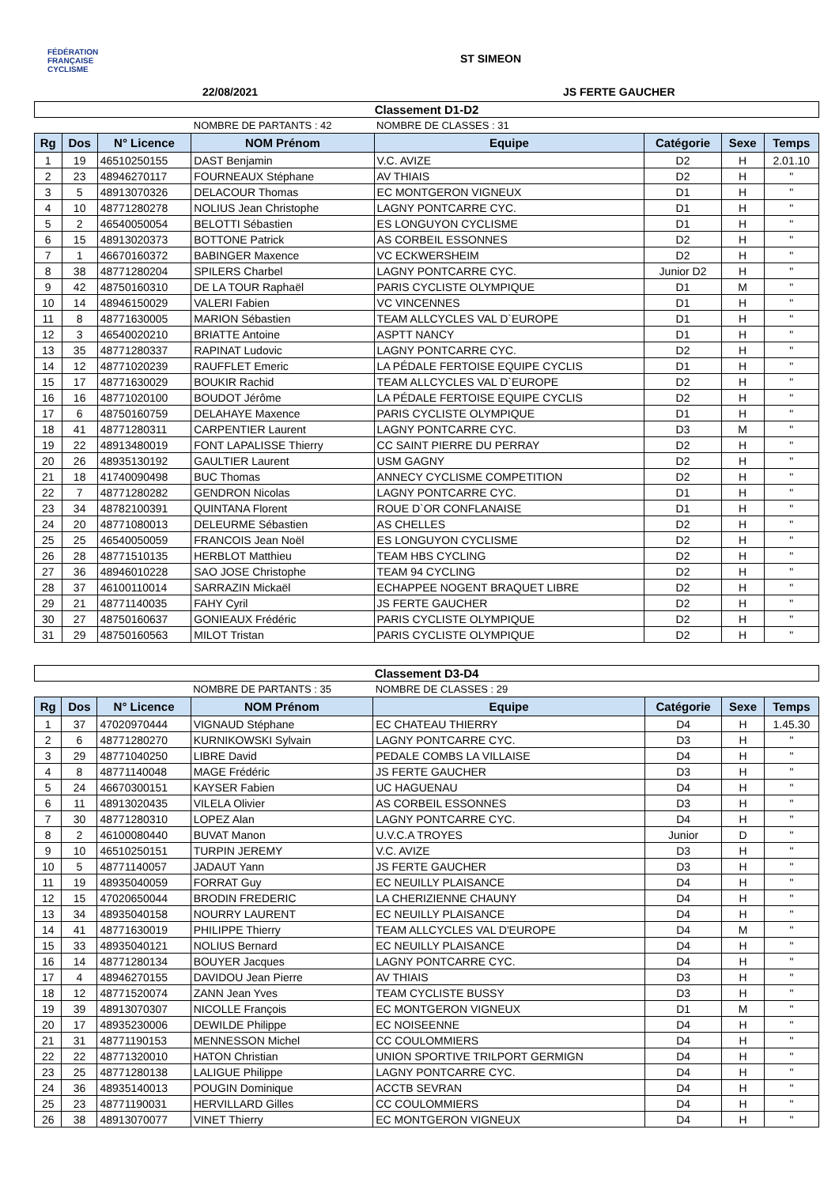FÉDÉRATION
FRANÇAISE
CYCLISME
ST SIMEON
22/08/2021 JS FERTE GAUCHER
| Classement D1-D2 | | | | | | | |
| | | | NOMBRE DE PARTANTS : 42 | NOMBRE DE CLASSES : 31 | | | |
| Rg | Dos | N° Licence | NOM Prénom | Equipe | Catégorie | Sexe | Temps |
| 1 | 19 | 46510250155 | DAST Benjamin | V.C. AVIZE | D2 | H | 2.01.10 |
| 2 | 23 | 48946270117 | FOURNEAUX Stéphane | AV THIAIS | D2 | H | " |
| 3 | 5 | 48913070326 | DELACOUR Thomas | EC MONTGERON VIGNEUX | D1 | H | " |
| 4 | 10 | 48771280278 | NOLIUS Jean Christophe | LAGNY PONTCARRE CYC. | D1 | H | " |
| 5 | 2 | 46540050054 | BELOTTI Sébastien | ES LONGUYON CYCLISME | D1 | H | " |
| 6 | 15 | 48913020373 | BOTTONE Patrick | AS CORBEIL ESSONNES | D2 | H | " |
| 7 | 1 | 46670160372 | BABINGER Maxence | VC ECKWERSHEIM | D2 | H | " |
| 8 | 38 | 48771280204 | SPILERS Charbel | LAGNY PONTCARRE CYC. | Junior D2 | H | " |
| 9 | 42 | 48750160310 | DE LA TOUR Raphaël | PARIS CYCLISTE OLYMPIQUE | D1 | M | " |
| 10 | 14 | 48946150029 | VALERI Fabien | VC VINCENNES | D1 | H | " |
| 11 | 8 | 48771630005 | MARION Sébastien | TEAM ALLCYCLES VAL D`EUROPE | D1 | H | " |
| 12 | 3 | 46540020210 | BRIATTE Antoine | ASPTT NANCY | D1 | H | " |
| 13 | 35 | 48771280337 | RAPINAT Ludovic | LAGNY PONTCARRE CYC. | D2 | H | " |
| 14 | 12 | 48771020239 | RAUFFLET Emeric | LA PÉDALE FERTOISE EQUIPE CYCLIS | D1 | H | " |
| 15 | 17 | 48771630029 | BOUKIR Rachid | TEAM ALLCYCLES VAL D`EUROPE | D2 | H | " |
| 16 | 16 | 48771020100 | BOUDOT Jérôme | LA PÉDALE FERTOISE EQUIPE CYCLIS | D2 | H | " |
| 17 | 6 | 48750160759 | DELAHAYE Maxence | PARIS CYCLISTE OLYMPIQUE | D1 | H | " |
| 18 | 41 | 48771280311 | CARPENTIER Laurent | LAGNY PONTCARRE CYC. | D3 | M | " |
| 19 | 22 | 48913480019 | FONT LAPALISSE Thierry | CC SAINT PIERRE DU PERRAY | D2 | H | " |
| 20 | 26 | 48935130192 | GAULTIER Laurent | USM GAGNY | D2 | H | " |
| 21 | 18 | 41740090498 | BUC Thomas | ANNECY CYCLISME COMPETITION | D2 | H | " |
| 22 | 7 | 48771280282 | GENDRON Nicolas | LAGNY PONTCARRE CYC. | D1 | H | " |
| 23 | 34 | 48782100391 | QUINTANA Florent | ROUE D`OR CONFLANAISE | D1 | H | " |
| 24 | 20 | 48771080013 | DELEURME Sébastien | AS CHELLES | D2 | H | " |
| 25 | 25 | 46540050059 | FRANCOIS Jean Noël | ES LONGUYON CYCLISME | D2 | H | " |
| 26 | 28 | 48771510135 | HERBLOT Matthieu | TEAM HBS CYCLING | D2 | H | " |
| 27 | 36 | 48946010228 | SAO JOSE Christophe | TEAM 94 CYCLING | D2 | H | " |
| 28 | 37 | 46100110014 | SARRAZIN Mickaël | ECHAPPEE NOGENT BRAQUET LIBRE | D2 | H | " |
| 29 | 21 | 48771140035 | FAHY Cyril | JS FERTE GAUCHER | D2 | H | " |
| 30 | 27 | 48750160637 | GONIEAUX Frédéric | PARIS CYCLISTE OLYMPIQUE | D2 | H | " |
| 31 | 29 | 48750160563 | MILOT Tristan | PARIS CYCLISTE OLYMPIQUE | D2 | H | " |
| Classement D3-D4 | | | | | | | |
| | | | NOMBRE DE PARTANTS : 35 | NOMBRE DE CLASSES : 29 | | | |
| Rg | Dos | N° Licence | NOM Prénom | Equipe | Catégorie | Sexe | Temps |
| 1 | 37 | 47020970444 | VIGNAUD Stéphane | EC CHATEAU THIERRY | D4 | H | 1.45.30 |
| 2 | 6 | 48771280270 | KURNIKOWSKI Sylvain | LAGNY PONTCARRE CYC. | D3 | H | " |
| 3 | 29 | 48771040250 | LIBRE David | PEDALE COMBS LA VILLAISE | D4 | H | " |
| 4 | 8 | 48771140048 | MAGE Frédéric | JS FERTE GAUCHER | D3 | H | " |
| 5 | 24 | 46670300151 | KAYSER Fabien | UC HAGUENAU | D4 | H | " |
| 6 | 11 | 48913020435 | VILELA Olivier | AS CORBEIL ESSONNES | D3 | H | " |
| 7 | 30 | 48771280310 | LOPEZ Alan | LAGNY PONTCARRE CYC. | D4 | H | " |
| 8 | 2 | 46100080440 | BUVAT Manon | U.V.C.A TROYES | Junior | D | " |
| 9 | 10 | 46510250151 | TURPIN JEREMY | V.C. AVIZE | D3 | H | " |
| 10 | 5 | 48771140057 | JADAUT Yann | JS FERTE GAUCHER | D3 | H | " |
| 11 | 19 | 48935040059 | FORRAT Guy | EC NEUILLY PLAISANCE | D4 | H | " |
| 12 | 15 | 47020650044 | BRODIN FREDERIC | LA CHERIZIENNE CHAUNY | D4 | H | " |
| 13 | 34 | 48935040158 | NOURRY LAURENT | EC NEUILLY PLAISANCE | D4 | H | " |
| 14 | 41 | 48771630019 | PHILIPPE Thierry | TEAM ALLCYCLES VAL D'EUROPE | D4 | M | " |
| 15 | 33 | 48935040121 | NOLIUS Bernard | EC NEUILLY PLAISANCE | D4 | H | " |
| 16 | 14 | 48771280134 | BOUYER Jacques | LAGNY PONTCARRE CYC. | D4 | H | " |
| 17 | 4 | 48946270155 | DAVIDOU Jean Pierre | AV THIAIS | D3 | H | " |
| 18 | 12 | 48771520074 | ZANN Jean Yves | TEAM CYCLISTE BUSSY | D3 | H | " |
| 19 | 39 | 48913070307 | NICOLLE François | EC MONTGERON VIGNEUX | D1 | M | " |
| 20 | 17 | 48935230006 | DEWILDE Philippe | EC NOISEENNE | D4 | H | " |
| 21 | 31 | 48771190153 | MENNESSON Michel | CC COULOMMIERS | D4 | H | " |
| 22 | 22 | 48771320010 | HATON Christian | UNION SPORTIVE TRILPORT GERMIGN | D4 | H | " |
| 23 | 25 | 48771280138 | LALIGUE Philippe | LAGNY PONTCARRE CYC. | D4 | H | " |
| 24 | 36 | 48935140013 | POUGIN Dominique | ACCTB SEVRAN | D4 | H | " |
| 25 | 23 | 48771190031 | HERVILLARD Gilles | CC COULOMMIERS | D4 | H | " |
| 26 | 38 | 48913070077 | VINET Thierry | EC MONTGERON VIGNEUX | D4 | H | " |